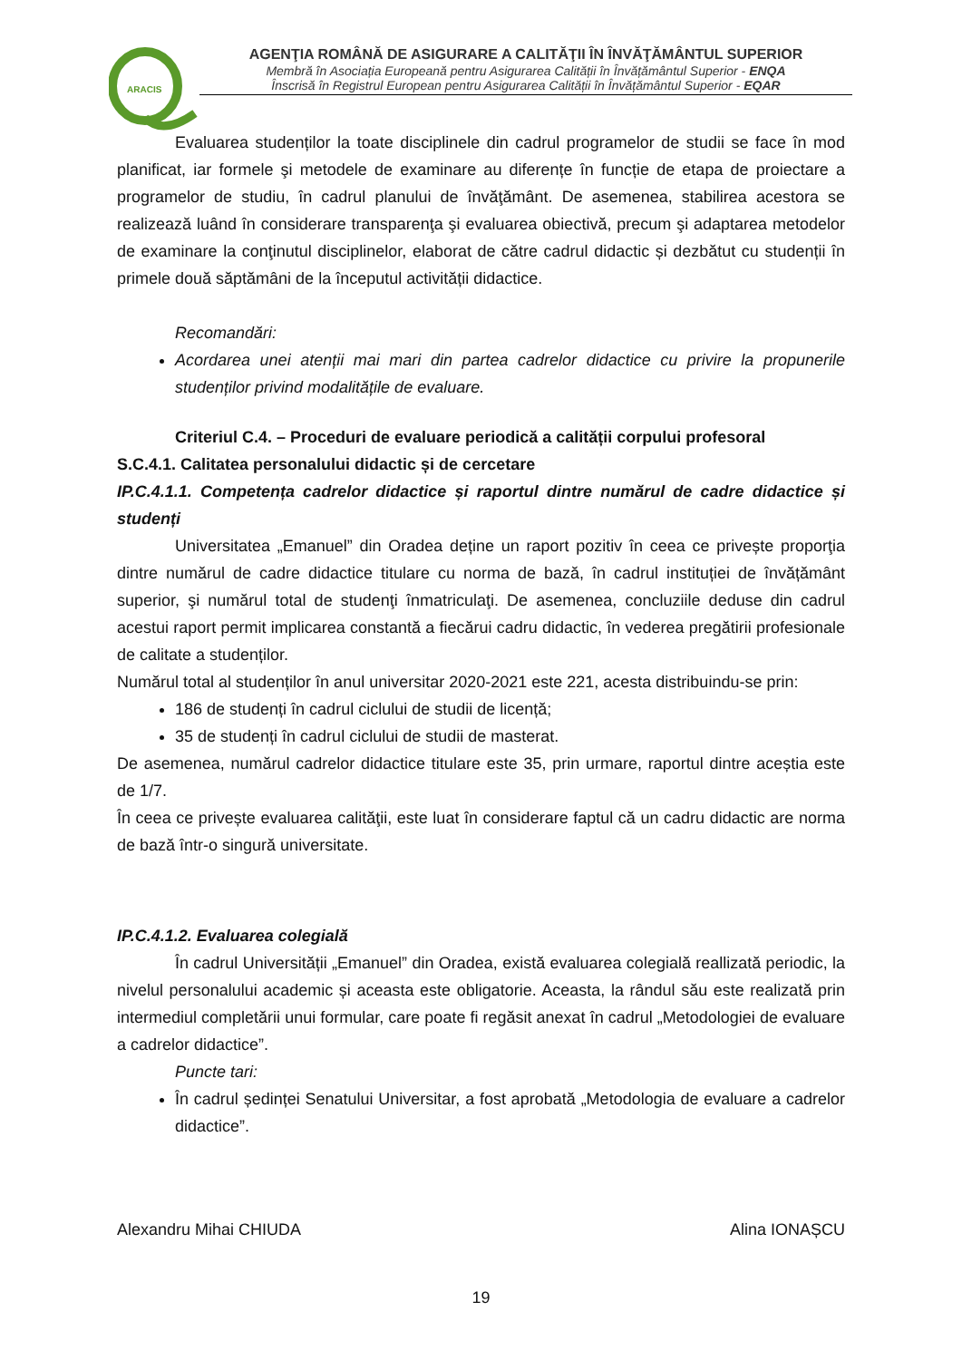ARACIS
AGENŢIA ROMÂNĂ DE ASIGURARE A CALITĂŢII ÎN ÎNVĂŢĂMÂNTUL SUPERIOR
Membră în Asociația Europeană pentru Asigurarea Calității în Învățământul Superior - ENQA
Înscrisă în Registrul European pentru Asigurarea Calității în Învățământul Superior - EQAR
Evaluarea studenților la toate disciplinele din cadrul programelor de studii se face în mod planificat, iar formele şi metodele de examinare au diferențe în funcție de etapa de proiectare a programelor de studiu, în cadrul planului de învăţământ. De asemenea, stabilirea acestora se realizează luând în considerare transparenţa şi evaluarea obiectivă, precum şi adaptarea metodelor de examinare la conţinutul disciplinelor, elaborat de către cadrul didactic și dezbătut cu studenții în primele două săptămâni de la începutul activității didactice.
Recomandări:
Acordarea unei atenții mai mari din partea cadrelor didactice cu privire la propunerile studenților privind modalitățile de evaluare.
Criteriul C.4. – Proceduri de evaluare periodică a calității corpului profesoral
S.C.4.1. Calitatea personalului didactic și de cercetare
IP.C.4.1.1. Competența cadrelor didactice și raportul dintre numărul de cadre didactice și studenți
Universitatea „Emanuel” din Oradea deține un raport pozitiv în ceea ce privește proporţia dintre numărul de cadre didactice titulare cu norma de bază, în cadrul instituției de învățământ superior, şi numărul total de studenţi înmatriculaţi. De asemenea, concluziile deduse din cadrul acestui raport permit implicarea constantă a fiecărui cadru didactic, în vederea pregătirii profesionale de calitate a studenților.
Numărul total al studenților în anul universitar 2020-2021 este 221, acesta distribuindu-se prin:
186 de studenți în cadrul ciclului de studii de licență;
35 de studenți în cadrul ciclului de studii de masterat.
De asemenea, numărul cadrelor didactice titulare este 35, prin urmare, raportul dintre aceștia este de 1/7.
În ceea ce privește evaluarea calităţii, este luat în considerare faptul că un cadru didactic are norma de bază într-o singură universitate.
IP.C.4.1.2. Evaluarea colegială
În cadrul Universității „Emanuel” din Oradea, există evaluarea colegială reallizată periodic, la nivelul personalului academic și aceasta este obligatorie. Aceasta, la rândul său este realizată prin intermediul completării unui formular, care poate fi regăsit anexat în cadrul „Metodologiei de evaluare a cadrelor didactice”.
Puncte tari:
În cadrul ședinței Senatului Universitar, a fost aprobată „Metodologia de evaluare a cadrelor didactice”.
Alexandru Mihai CHIUDA Alina IONAȘCU
19